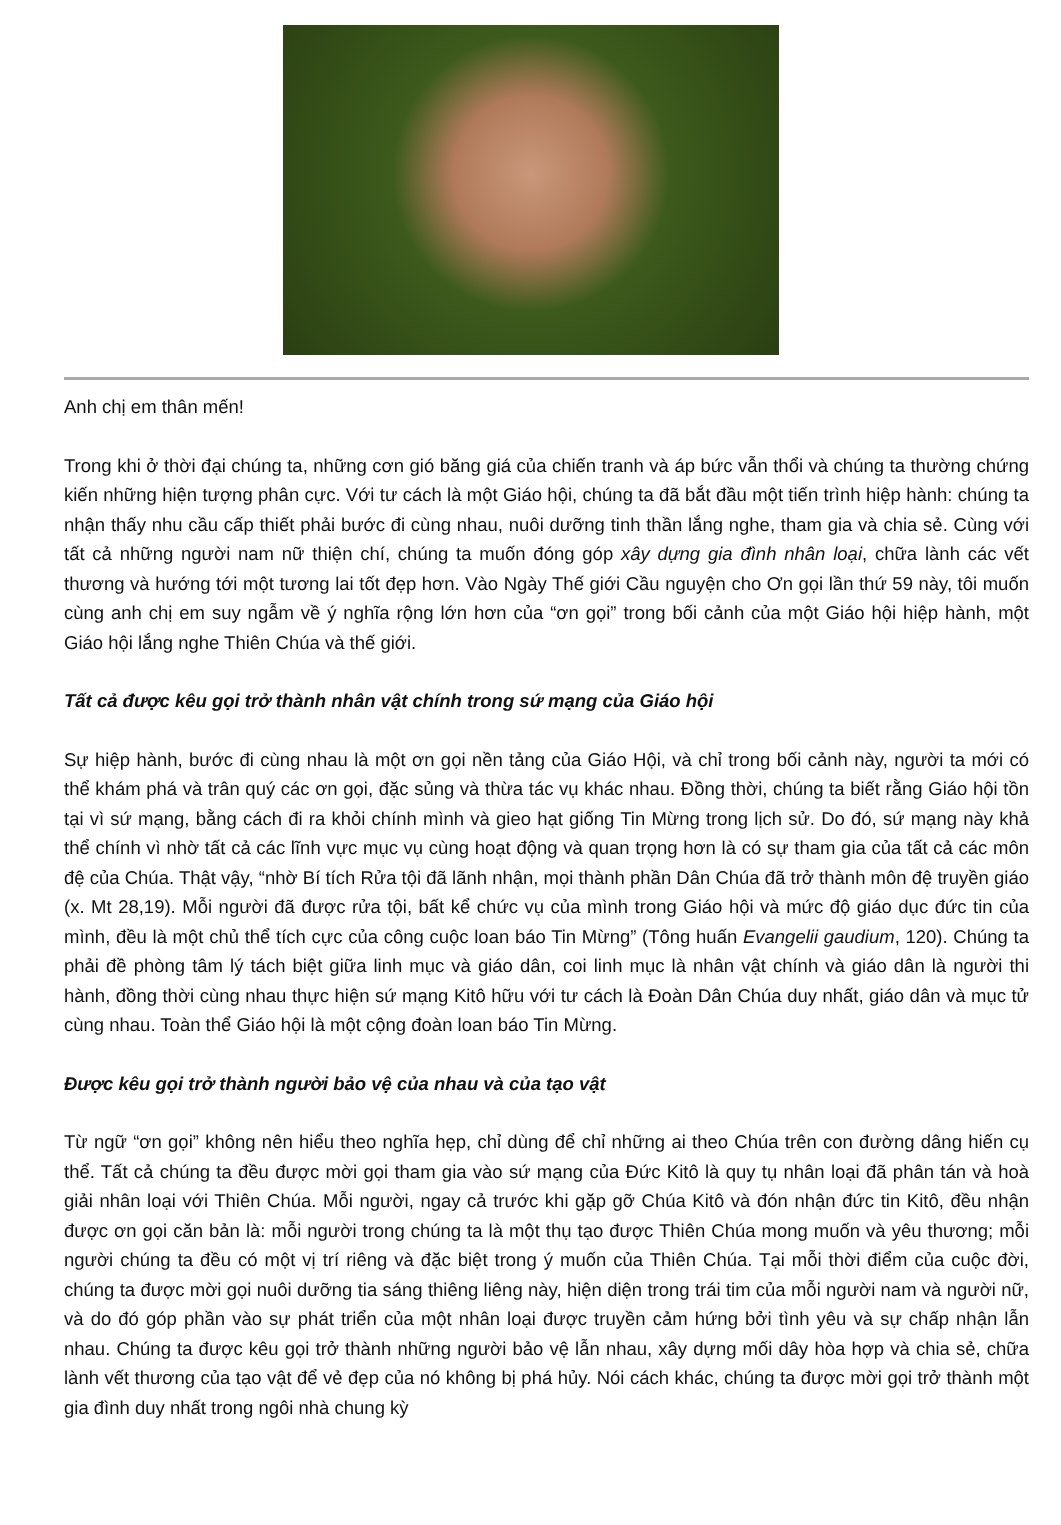Anh chị em thân mến!
Trong khi ở thời đại chúng ta, những cơn gió băng giá của chiến tranh và áp bức vẫn thổi và chúng ta thường chứng kiến những hiện tượng phân cực. Với tư cách là một Giáo hội, chúng ta đã bắt đầu một tiến trình hiệp hành: chúng ta nhận thấy nhu cầu cấp thiết phải bước đi cùng nhau, nuôi dưỡng tinh thần lắng nghe, tham gia và chia sẻ. Cùng với tất cả những người nam nữ thiện chí, chúng ta muốn đóng góp xây dựng gia đình nhân loại, chữa lành các vết thương và hướng tới một tương lai tốt đẹp hơn. Vào Ngày Thế giới Cầu nguyện cho Ơn gọi lần thứ 59 này, tôi muốn cùng anh chị em suy ngẫm về ý nghĩa rộng lớn hơn của “ơn gọi” trong bối cảnh của một Giáo hội hiệp hành, một Giáo hội lắng nghe Thiên Chúa và thế giới.
Tất cả được kêu gọi trở thành nhân vật chính trong sứ mạng của Giáo hội
Sự hiệp hành, bước đi cùng nhau là một ơn gọi nền tảng của Giáo Hội, và chỉ trong bối cảnh này, người ta mới có thể khám phá và trân quý các ơn gọi, đặc sủng và thừa tác vụ khác nhau. Đồng thời, chúng ta biết rằng Giáo hội tồn tại vì sứ mạng, bằng cách đi ra khỏi chính mình và gieo hạt giống Tin Mừng trong lịch sử. Do đó, sứ mạng này khả thể chính vì nhờ tất cả các lĩnh vực mục vụ cùng hoạt động và quan trọng hơn là có sự tham gia của tất cả các môn đệ của Chúa. Thật vậy, “nhờ Bí tích Rửa tội đã lãnh nhận, mọi thành phần Dân Chúa đã trở thành môn đệ truyền giáo (x. Mt 28,19). Mỗi người đã được rửa tội, bất kể chức vụ của mình trong Giáo hội và mức độ giáo dục đức tin của mình, đều là một chủ thể tích cực của công cuộc loan báo Tin Mừng” (Tông huấn Evangelii gaudium, 120). Chúng ta phải đề phòng tâm lý tách biệt giữa linh mục và giáo dân, coi linh mục là nhân vật chính và giáo dân là người thi hành, đồng thời cùng nhau thực hiện sứ mạng Kitô hữu với tư cách là Đoàn Dân Chúa duy nhất, giáo dân và mục tử cùng nhau. Toàn thể Giáo hội là một cộng đoàn loan báo Tin Mừng.
Được kêu gọi trở thành người bảo vệ của nhau và của tạo vật
Từ ngữ “ơn gọi” không nên hiểu theo nghĩa hẹp, chỉ dùng để chỉ những ai theo Chúa trên con đường dâng hiến cụ thể. Tất cả chúng ta đều được mời gọi tham gia vào sứ mạng của Đức Kitô là quy tụ nhân loại đã phân tán và hoà giải nhân loại với Thiên Chúa. Mỗi người, ngay cả trước khi gặp gỡ Chúa Kitô và đón nhận đức tin Kitô, đều nhận được ơn gọi căn bản là: mỗi người trong chúng ta là một thụ tạo được Thiên Chúa mong muốn và yêu thương; mỗi người chúng ta đều có một vị trí riêng và đặc biệt trong ý muốn của Thiên Chúa. Tại mỗi thời điểm của cuộc đời, chúng ta được mời gọi nuôi dưỡng tia sáng thiêng liêng này, hiện diện trong trái tim của mỗi người nam và người nữ, và do đó góp phần vào sự phát triển của một nhân loại được truyền cảm hứng bởi tình yêu và sự chấp nhận lẫn nhau. Chúng ta được kêu gọi trở thành những người bảo vệ lẫn nhau, xây dựng mối dây hòa hợp và chia sẻ, chữa lành vết thương của tạo vật để vẻ đẹp của nó không bị phá hủy. Nói cách khác, chúng ta được mời gọi trở thành một gia đình duy nhất trong ngôi nhà chung kỳ